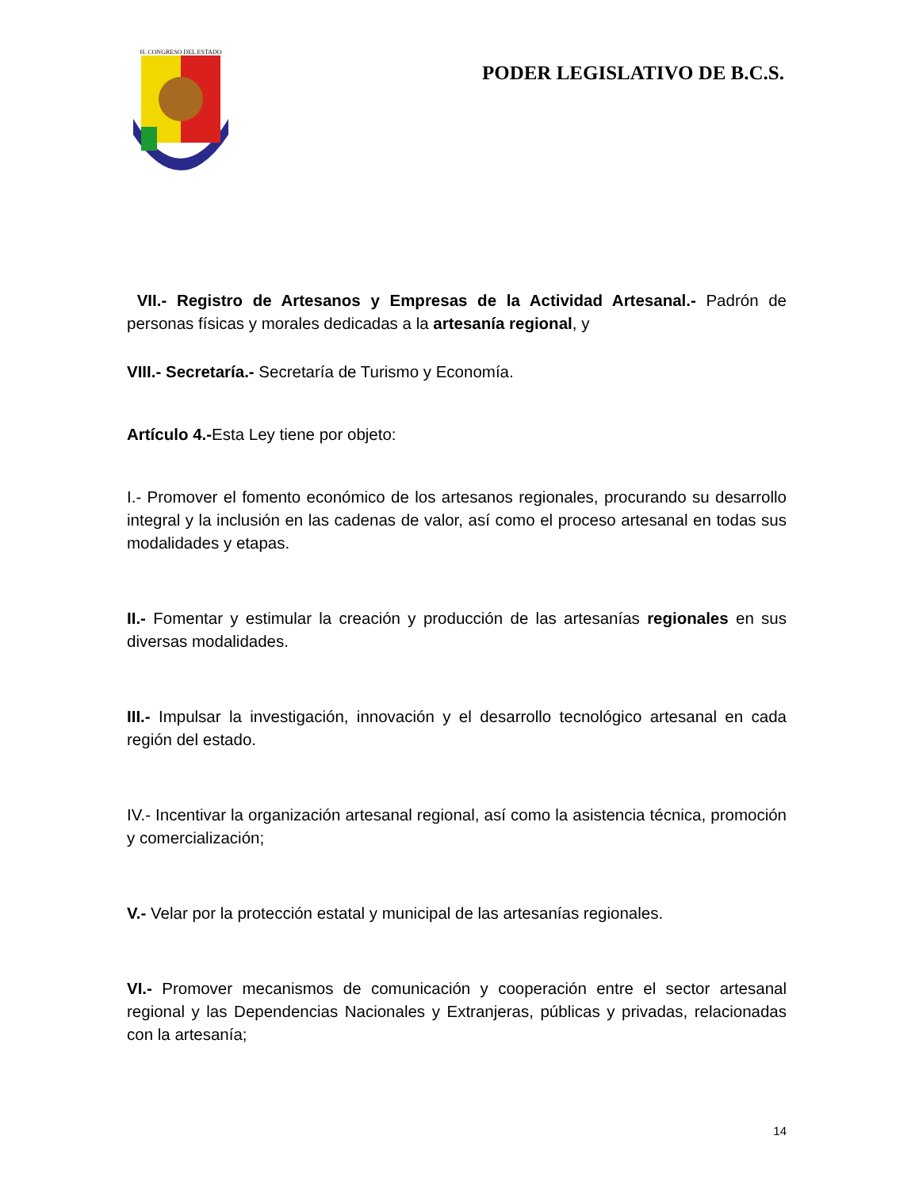H. CONGRESO DEL ESTADO
PODER LEGISLATIVO DE B.C.S.
VII.- Registro de Artesanos y Empresas de la Actividad Artesanal.- Padrón de personas físicas y morales dedicadas a la artesanía regional, y
VIII.- Secretaría.- Secretaría de Turismo y Economía.
Artículo 4.-Esta Ley tiene por objeto:
I.- Promover el fomento económico de los artesanos regionales, procurando su desarrollo integral y la inclusión en las cadenas de valor, así como el proceso artesanal en todas sus modalidades y etapas.
II.- Fomentar y estimular la creación y producción de las artesanías regionales en sus diversas modalidades.
III.- Impulsar la investigación, innovación y el desarrollo tecnológico artesanal en cada región del estado.
IV.- Incentivar la organización artesanal regional, así como la asistencia técnica, promoción y comercialización;
V.- Velar por la protección estatal y municipal de las artesanías regionales.
VI.- Promover mecanismos de comunicación y cooperación entre el sector artesanal regional y las Dependencias Nacionales y Extranjeras, públicas y privadas, relacionadas con la artesanía;
14